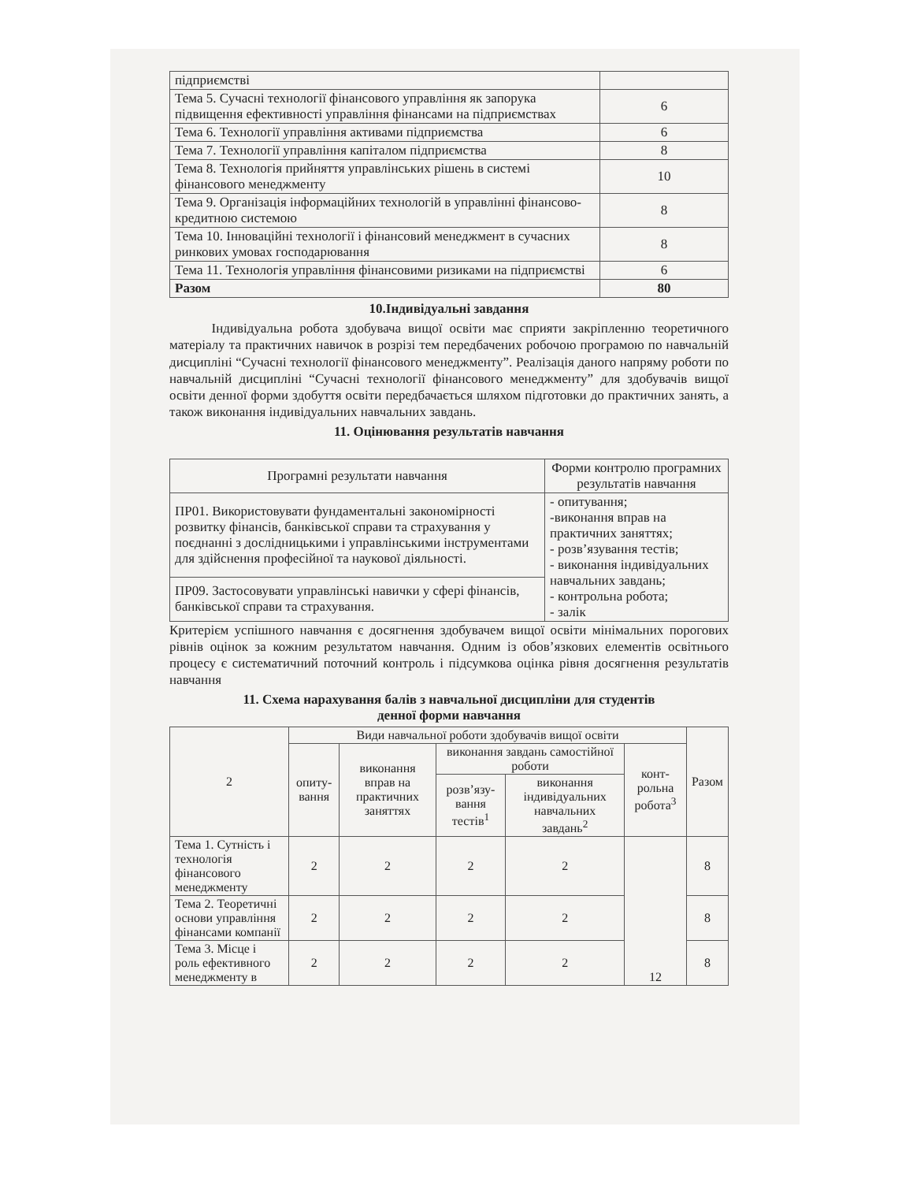| підприємстві | |
| Тема 5. Сучасні технології фінансового управління як запорука підвищення ефективності управління фінансами на підприємствах | 6 |
| Тема 6. Технології управління активами підприємства | 6 |
| Тема 7. Технології управління капіталом підприємства | 8 |
| Тема 8. Технологія прийняття управлінських рішень в системі фінансового менеджменту | 10 |
| Тема 9. Організація інформаційних технологій в управлінні фінансово-кредитною системою | 8 |
| Тема 10. Інноваційні технології і фінансовий менеджмент в сучасних ринкових умовах господарювання | 8 |
| Тема 11. Технологія управління фінансовими ризиками на підприємстві | 6 |
| Разом | 80 |
10.Індивідуальні завдання
Індивідуальна робота здобувача вищої освіти має сприяти закріпленню теоретичного матеріалу та практичних навичок в розрізі тем передбачених робочою програмою по навчальній дисципліні “Сучасні технології фінансового менеджменту”. Реалізація даного напряму роботи по навчальній дисципліні “Сучасні технології фінансового менеджменту” для здобувачів вищої освіти денної форми здобуття освіти передбачається шляхом підготовки до практичних занять, а також виконання індивідуальних навчальних завдань.
11. Оцінювання результатів навчання
| Програмні результати навчання | Форми контролю програмних результатів навчання |
| --- | --- |
| ПР01. Використовувати фундаментальні закономірності розвитку фінансів, банківської справи та страхування у поєднанні з дослідницькими і управлінськими інструментами для здійснення професійної та наукової діяльності. | - опитування; -виконання вправ на практичних заняттях; - розв’язування тестів; - виконання індивідуальних навчальних завдань; - контрольна робота; - залік |
| ПР09. Застосовувати управлінські навички у сфері фінансів, банківської справи та страхування. | |
Критерієм успішного навчання є досягнення здобувачем вищої освіти мінімальних порогових рівнів оцінок за кожним результатом навчання. Одним із обов’язкових елементів освітнього процесу є систематичний поточний контроль і підсумкова оцінка рівня досягнення результатів навчання
11. Схема нарахування балів з навчальної дисципліни для студентів
денної форми навчання
| 2 | Види навчальної роботи здобувачів вищої освіти | | | | | Разом |
| --- | --- | --- | --- | --- | --- | --- |
| | опиту-вання | виконання вправ на практичних заняттях | виконання завдань самостійної роботи | | конт-рольна робота<sup>3</sup> | |
| | | | розв’язу-вання тестів<sup>1</sup> | виконання індивідуальних навчальних завдань<sup>2</sup> | | |
| Тема 1. Сутність і технологія фінансового менеджменту | 2 | 2 | 2 | 2 | 12 | 8 |
| Тема 2. Теоретичні основи управління фінансами компанії | 2 | 2 | 2 | 2 | | 8 |
| Тема 3. Місце і роль ефективного менеджменту в | 2 | 2 | 2 | 2 | | 8 |